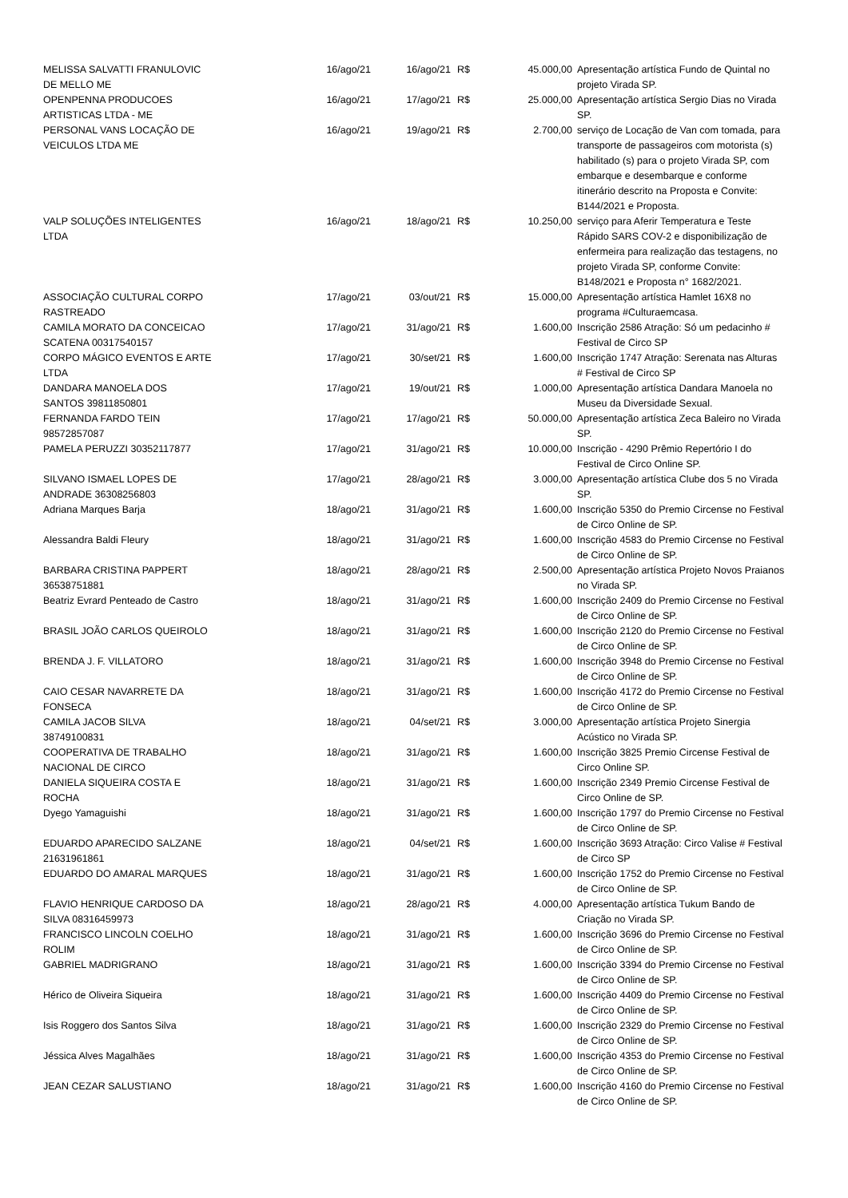| MELISSA SALVATTI FRANULOVIC DE MELLO ME | 16/ago/21 | 16/ago/21 | R$ | 45.000,00 | Apresentação artística Fundo de Quintal no projeto Virada SP. |
| OPENPENNA PRODUCOES ARTISTICAS LTDA - ME | 16/ago/21 | 17/ago/21 | R$ | 25.000,00 | Apresentação artística Sergio Dias no Virada SP. |
| PERSONAL VANS LOCAÇÃO DE VEICULOS LTDA ME | 16/ago/21 | 19/ago/21 | R$ | 2.700,00 | serviço de Locação de Van com tomada, para transporte de passageiros com motorista (s) habilitado (s) para o projeto Virada SP, com embarque e desembarque e conforme itinerário descrito na Proposta e Convite: B144/2021 e Proposta. |
| VALP SOLUÇÕES INTELIGENTES LTDA | 16/ago/21 | 18/ago/21 | R$ | 10.250,00 | serviço para Aferir Temperatura e Teste Rápido SARS COV-2 e disponibilização de enfermeira para realização das testagens, no projeto Virada SP, conforme Convite: B148/2021 e Proposta n° 1682/2021. |
| ASSOCIAÇÃO CULTURAL CORPO RASTREADO | 17/ago/21 | 03/out/21 | R$ | 15.000,00 | Apresentação artística Hamlet 16X8 no programa #Culturaemcasa. |
| CAMILA MORATO DA CONCEICAO SCATENA 00317540157 | 17/ago/21 | 31/ago/21 | R$ | 1.600,00 | Inscrição 2586 Atração: Só um pedacinho # Festival de Circo SP |
| CORPO MÁGICO EVENTOS E ARTE LTDA | 17/ago/21 | 30/set/21 | R$ | 1.600,00 | Inscrição 1747 Atração: Serenata nas Alturas # Festival de Circo SP |
| DANDARA MANOELA DOS SANTOS 39811850801 | 17/ago/21 | 19/out/21 | R$ | 1.000,00 | Apresentação artística Dandara Manoela no Museu da Diversidade Sexual. |
| FERNANDA FARDO TEIN 98572857087 | 17/ago/21 | 17/ago/21 | R$ | 50.000,00 | Apresentação artística Zeca Baleiro no Virada SP. |
| PAMELA PERUZZI 30352117877 | 17/ago/21 | 31/ago/21 | R$ | 10.000,00 | Inscrição - 4290 Prêmio Repertório I do Festival de Circo Online SP. |
| SILVANO ISMAEL LOPES DE ANDRADE 36308256803 | 17/ago/21 | 28/ago/21 | R$ | 3.000,00 | Apresentação artística Clube dos 5 no Virada SP. |
| Adriana Marques Barja | 18/ago/21 | 31/ago/21 | R$ | 1.600,00 | Inscrição 5350 do Premio Circense no Festival de Circo Online de SP. |
| Alessandra Baldi Fleury | 18/ago/21 | 31/ago/21 | R$ | 1.600,00 | Inscrição 4583 do Premio Circense no Festival de Circo Online de SP. |
| BARBARA CRISTINA PAPPERT 36538751881 | 18/ago/21 | 28/ago/21 | R$ | 2.500,00 | Apresentação artística Projeto Novos Praianos no Virada SP. |
| Beatriz Evrard Penteado de Castro | 18/ago/21 | 31/ago/21 | R$ | 1.600,00 | Inscrição 2409 do Premio Circense no Festival de Circo Online de SP. |
| BRASIL JOÃO CARLOS QUEIROLO | 18/ago/21 | 31/ago/21 | R$ | 1.600,00 | Inscrição 2120 do Premio Circense no Festival de Circo Online de SP. |
| BRENDA J. F. VILLATORO | 18/ago/21 | 31/ago/21 | R$ | 1.600,00 | Inscrição 3948 do Premio Circense no Festival de Circo Online de SP. |
| CAIO CESAR NAVARRETE DA FONSECA | 18/ago/21 | 31/ago/21 | R$ | 1.600,00 | Inscrição 4172 do Premio Circense no Festival de Circo Online de SP. |
| CAMILA JACOB SILVA 38749100831 | 18/ago/21 | 04/set/21 | R$ | 3.000,00 | Apresentação artística Projeto Sinergia Acústico no Virada SP. |
| COOPERATIVA DE TRABALHO NACIONAL DE CIRCO | 18/ago/21 | 31/ago/21 | R$ | 1.600,00 | Inscrição 3825 Premio Circense Festival de Circo Online SP. |
| DANIELA SIQUEIRA COSTA E ROCHA | 18/ago/21 | 31/ago/21 | R$ | 1.600,00 | Inscrição 2349 Premio Circense Festival de Circo Online de SP. |
| Dyego Yamaguishi | 18/ago/21 | 31/ago/21 | R$ | 1.600,00 | Inscrição 1797 do Premio Circense no Festival de Circo Online de SP. |
| EDUARDO APARECIDO SALZANE 21631961861 | 18/ago/21 | 04/set/21 | R$ | 1.600,00 | Inscrição 3693 Atração: Circo Valise # Festival de Circo SP |
| EDUARDO DO AMARAL MARQUES | 18/ago/21 | 31/ago/21 | R$ | 1.600,00 | Inscrição 1752 do Premio Circense no Festival de Circo Online de SP. |
| FLAVIO HENRIQUE CARDOSO DA SILVA 08316459973 | 18/ago/21 | 28/ago/21 | R$ | 4.000,00 | Apresentação artística Tukum Bando de Criação no Virada SP. |
| FRANCISCO LINCOLN COELHO ROLIM | 18/ago/21 | 31/ago/21 | R$ | 1.600,00 | Inscrição 3696 do Premio Circense no Festival de Circo Online de SP. |
| GABRIEL MADRIGRANO | 18/ago/21 | 31/ago/21 | R$ | 1.600,00 | Inscrição 3394 do Premio Circense no Festival de Circo Online de SP. |
| Hérico de Oliveira Siqueira | 18/ago/21 | 31/ago/21 | R$ | 1.600,00 | Inscrição 4409 do Premio Circense no Festival de Circo Online de SP. |
| Isis Roggero dos Santos Silva | 18/ago/21 | 31/ago/21 | R$ | 1.600,00 | Inscrição 2329 do Premio Circense no Festival de Circo Online de SP. |
| Jéssica Alves Magalhães | 18/ago/21 | 31/ago/21 | R$ | 1.600,00 | Inscrição 4353 do Premio Circense no Festival de Circo Online de SP. |
| JEAN CEZAR SALUSTIANO | 18/ago/21 | 31/ago/21 | R$ | 1.600,00 | Inscrição 4160 do Premio Circense no Festival de Circo Online de SP. |